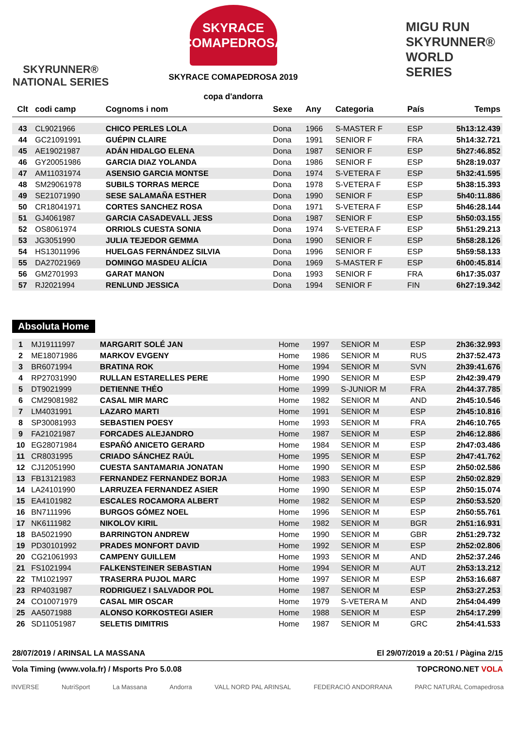SKYRUNNER®
NATIONAL SERIES
SKYRACE
COMAPEDROSA
SKYRACE COMAPEDROSA 2019
copa d'andorra
MIGU RUN
SKYRUNNER®
WORLD SERIES
| Clt | codi camp | Cognoms i nom | Sexe | Any | Categoria | País | Temps |
| --- | --- | --- | --- | --- | --- | --- | --- |
| 43 | CL9021966 | CHICO PERLES LOLA | Dona | 1966 | S-MASTER F | ESP | 5h13:12.439 |
| 44 | GC21091991 | GUÉPIN CLAIRE | Dona | 1991 | SENIOR F | FRA | 5h14:32.721 |
| 45 | AE19021987 | ADÁN HIDALGO ELENA | Dona | 1987 | SENIOR F | ESP | 5h27:46.852 |
| 46 | GY20051986 | GARCIA DIAZ YOLANDA | Dona | 1986 | SENIOR F | ESP | 5h28:19.037 |
| 47 | AM11031974 | ASENSIO GARCIA MONTSE | Dona | 1974 | S-VETERA F | ESP | 5h32:41.595 |
| 48 | SM29061978 | SUBILS TORRAS MERCE | Dona | 1978 | S-VETERA F | ESP | 5h38:15.393 |
| 49 | SE21071990 | SESE SALAMAÑA ESTHER | Dona | 1990 | SENIOR F | ESP | 5h40:11.886 |
| 50 | CR18041971 | CORTES SANCHEZ ROSA | Dona | 1971 | S-VETERA F | ESP | 5h46:28.144 |
| 51 | GJ4061987 | GARCIA CASADEVALL JESS | Dona | 1987 | SENIOR F | ESP | 5h50:03.155 |
| 52 | OS8061974 | ORRIOLS CUESTA SONIA | Dona | 1974 | S-VETERA F | ESP | 5h51:29.213 |
| 53 | JG3051990 | JULIA TEJEDOR GEMMA | Dona | 1990 | SENIOR F | ESP | 5h58:28.126 |
| 54 | HS13011996 | HUELGAS FERNÁNDEZ SILVIA | Dona | 1996 | SENIOR F | ESP | 5h59:58.133 |
| 55 | DA27021969 | DOMINGO MASDEU ALÍCIA | Dona | 1969 | S-MASTER F | ESP | 6h00:45.814 |
| 56 | GM2701993 | GARAT MANON | Dona | 1993 | SENIOR F | FRA | 6h17:35.037 |
| 57 | RJ2021994 | RENLUND JESSICA | Dona | 1994 | SENIOR F | FIN | 6h27:19.342 |
Absoluta Home
| 1 | MJ19111997 | MARGARIT SOLÉ JAN | Home | 1997 | SENIOR M | ESP | 2h36:32.993 |
| 2 | ME18071986 | MARKOV EVGENY | Home | 1986 | SENIOR M | RUS | 2h37:52.473 |
| 3 | BR6071994 | BRATINA ROK | Home | 1994 | SENIOR M | SVN | 2h39:41.676 |
| 4 | RP27031990 | RULLAN ESTARELLES PERE | Home | 1990 | SENIOR M | ESP | 2h42:39.479 |
| 5 | DT9021999 | DETIENNE THÉO | Home | 1999 | S-JUNIOR M | FRA | 2h44:37.785 |
| 6 | CM29081982 | CASAL MIR MARC | Home | 1982 | SENIOR M | AND | 2h45:10.546 |
| 7 | LM4031991 | LAZARO MARTI | Home | 1991 | SENIOR M | ESP | 2h45:10.816 |
| 8 | SP30081993 | SEBASTIEN POESY | Home | 1993 | SENIOR M | FRA | 2h46:10.765 |
| 9 | FA21021987 | FORCADES ALEJANDRO | Home | 1987 | SENIOR M | ESP | 2h46:12.886 |
| 10 | EG28071984 | ESPAÑÓ ANICETO GERARD | Home | 1984 | SENIOR M | ESP | 2h47:03.486 |
| 11 | CR8031995 | CRIADO SÁNCHEZ RAÚL | Home | 1995 | SENIOR M | ESP | 2h47:41.762 |
| 12 | CJ12051990 | CUESTA SANTAMARIA JONATAN | Home | 1990 | SENIOR M | ESP | 2h50:02.586 |
| 13 | FB13121983 | FERNANDEZ FERNANDEZ BORJA | Home | 1983 | SENIOR M | ESP | 2h50:02.829 |
| 14 | LA24101990 | LARRUZEA FERNANDEZ ASIER | Home | 1990 | SENIOR M | ESP | 2h50:15.074 |
| 15 | EA4101982 | ESCALES ROCAMORA ALBERT | Home | 1982 | SENIOR M | ESP | 2h50:53.520 |
| 16 | BN7111996 | BURGOS GÓMEZ NOEL | Home | 1996 | SENIOR M | ESP | 2h50:55.761 |
| 17 | NK6111982 | NIKOLOV KIRIL | Home | 1982 | SENIOR M | BGR | 2h51:16.931 |
| 18 | BA5021990 | BARRINGTON ANDREW | Home | 1990 | SENIOR M | GBR | 2h51:29.732 |
| 19 | PD30101992 | PRADES MONFORT DAVID | Home | 1992 | SENIOR M | ESP | 2h52:02.806 |
| 20 | CG21061993 | CAMPENY GUILLEM | Home | 1993 | SENIOR M | AND | 2h52:37.246 |
| 21 | FS1021994 | FALKENSTEINER SEBASTIAN | Home | 1994 | SENIOR M | AUT | 2h53:13.212 |
| 22 | TM1021997 | TRASERRA PUJOL MARC | Home | 1997 | SENIOR M | ESP | 2h53:16.687 |
| 23 | RP4031987 | RODRIGUEZ I SALVADOR POL | Home | 1987 | SENIOR M | ESP | 2h53:27.253 |
| 24 | CO10071979 | CASAL MIR OSCAR | Home | 1979 | S-VETERA M | AND | 2h54:04.499 |
| 25 | AA5071988 | ALONSO KORKOSTEGI ASIER | Home | 1988 | SENIOR M | ESP | 2h54:17.299 |
| 26 | SD11051987 | SELETIS DIMITRIS | Home | 1987 | SENIOR M | GRC | 2h54:41.533 |
28/07/2019 / ARINSAL LA MASSANA El 29/07/2019 a 20:51 / Pàgina 2/15
Vola Timing (www.vola.fr) / Msports Pro 5.0.08 TOPCRONO.NET VOLA
INVERSE NutriSport La Massana Andorra VALL NORD PAL ARINSAL FEDERACIÓ ANDORRANA PARC NATURAL Comapedrosa